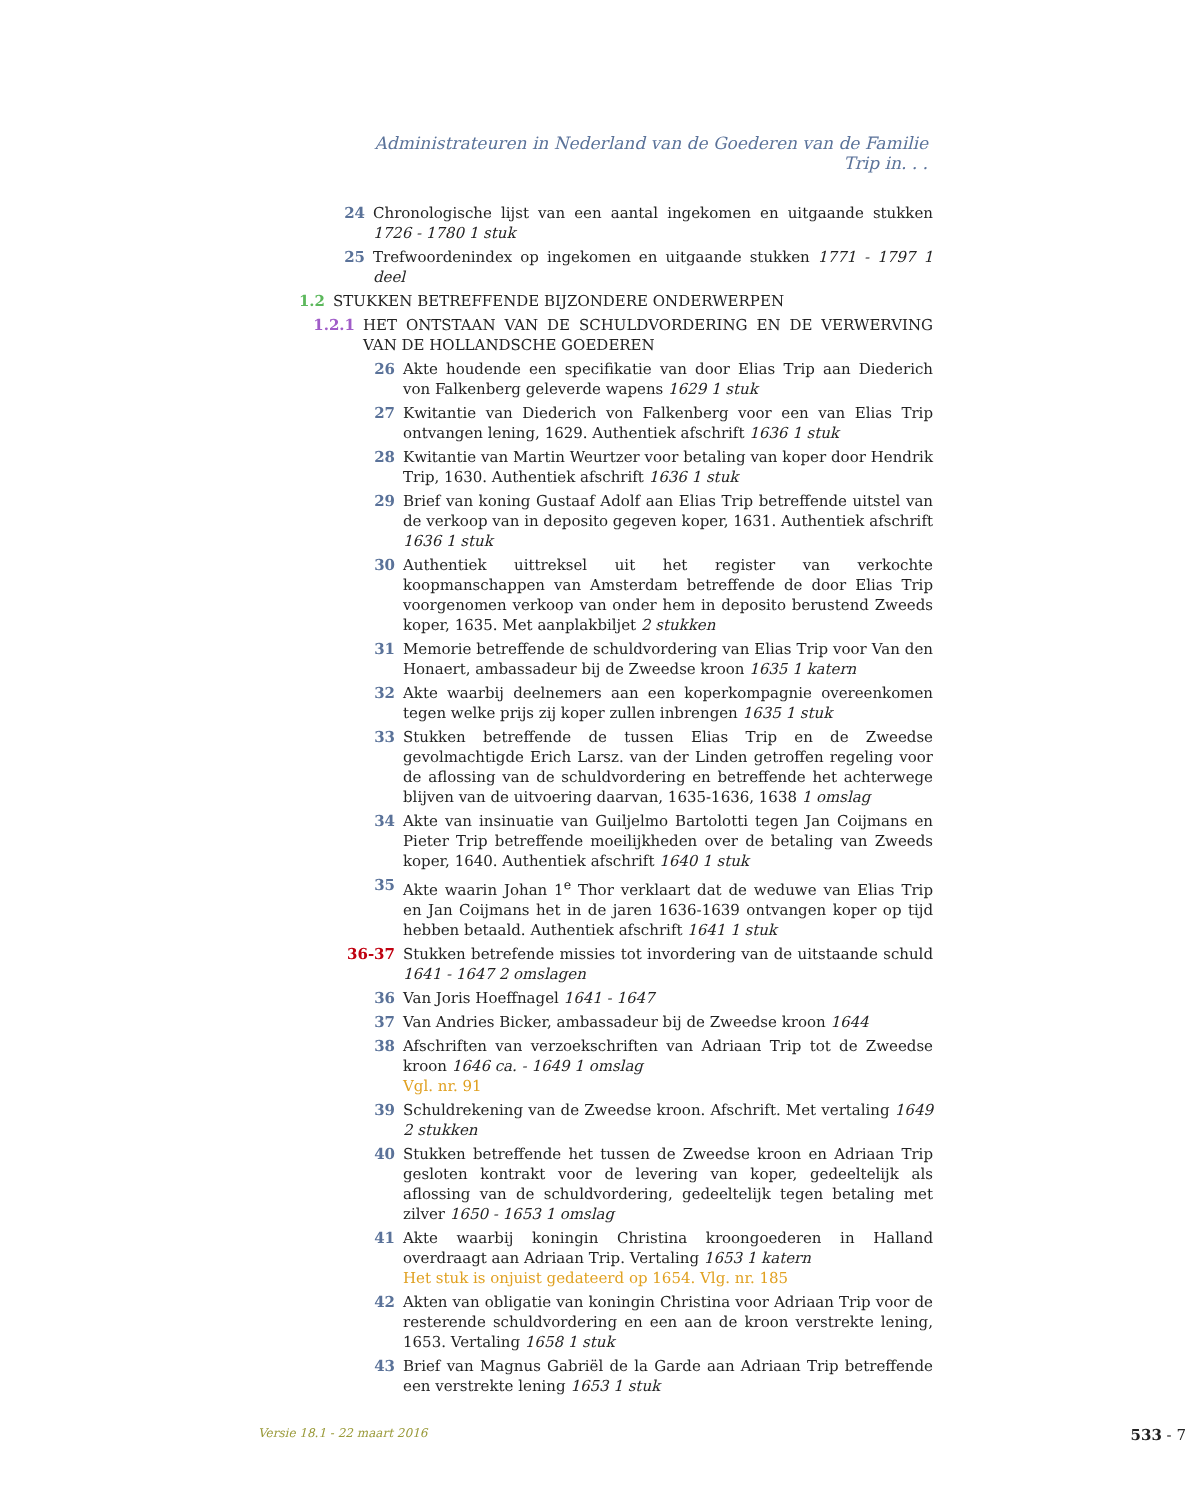Administrateuren in Nederland van de Goederen van de Familie Trip in. . .
24 Chronologische lijst van een aantal ingekomen en uitgaande stukken 1726 - 1780 1 stuk
25 Trefwoordenindex op ingekomen en uitgaande stukken 1771 - 1797 1 deel
1.2 STUKKEN BETREFFENDE BIJZONDERE ONDERWERPEN
1.2.1 HET ONTSTAAN VAN DE SCHULDVORDERING EN DE VERWERVING VAN DE HOLLANDSCHE GOEDEREN
26 Akte houdende een specifikatie van door Elias Trip aan Diederich von Falkenberg geleverde wapens 1629 1 stuk
27 Kwitantie van Diederich von Falkenberg voor een van Elias Trip ontvangen lening, 1629. Authentiek afschrift 1636 1 stuk
28 Kwitantie van Martin Weurtzer voor betaling van koper door Hendrik Trip, 1630. Authentiek afschrift 1636 1 stuk
29 Brief van koning Gustaaf Adolf aan Elias Trip betreffende uitstel van de verkoop van in deposito gegeven koper, 1631. Authentiek afschrift 1636 1 stuk
30 Authentiek uittreksel uit het register van verkochte koopmanschappen van Amsterdam betreffende de door Elias Trip voorgenomen verkoop van onder hem in deposito berustend Zweeds koper, 1635. Met aanplakbiljet 2 stukken
31 Memorie betreffende de schuldvordering van Elias Trip voor Van den Honaert, ambassadeur bij de Zweedse kroon 1635 1 katern
32 Akte waarbij deelnemers aan een koperkompagnie overeenkomen tegen welke prijs zij koper zullen inbrengen 1635 1 stuk
33 Stukken betreffende de tussen Elias Trip en de Zweedse gevolmachtigde Erich Larsz. van der Linden getroffen regeling voor de aflossing van de schuldvordering en betreffende het achterwege blijven van de uitvoering daarvan, 1635-1636, 1638 1 omslag
34 Akte van insinuatie van Guiljelmo Bartolotti tegen Jan Coijmans en Pieter Trip betreffende moeilijkheden over de betaling van Zweeds koper, 1640. Authentiek afschrift 1640 1 stuk
35 Akte waarin Johan 1<sup>e</sup> Thor verklaart dat de weduwe van Elias Trip en Jan Coijmans het in de jaren 1636-1639 ontvangen koper op tijd hebben betaald. Authentiek afschrift 1641 1 stuk
36-37 Stukken betrefende missies tot invordering van de uitstaande schuld 1641 - 1647 2 omslagen
36 Van Joris Hoeffnagel 1641 - 1647
37 Van Andries Bicker, ambassadeur bij de Zweedse kroon 1644
38 Afschriften van verzoekschriften van Adriaan Trip tot de Zweedse kroon 1646 ca. - 1649 1 omslag
Vgl. nr. 91
39 Schuldrekening van de Zweedse kroon. Afschrift. Met vertaling 1649 2 stukken
40 Stukken betreffende het tussen de Zweedse kroon en Adriaan Trip gesloten kontrakt voor de levering van koper, gedeeltelijk als aflossing van de schuldvordering, gedeeltelijk tegen betaling met zilver 1650 - 1653 1 omslag
41 Akte waarbij koningin Christina kroongoederen in Halland overdraagt aan Adriaan Trip. Vertaling 1653 1 katern
Het stuk is onjuist gedateerd op 1654. Vlg. nr. 185
42 Akten van obligatie van koningin Christina voor Adriaan Trip voor de resterende schuldvordering en een aan de kroon verstrekte lening, 1653. Vertaling 1658 1 stuk
43 Brief van Magnus Gabriël de la Garde aan Adriaan Trip betreffende een verstrekte lening 1653 1 stuk
Versie 18.1 - 22 maart 2016 533 - 7